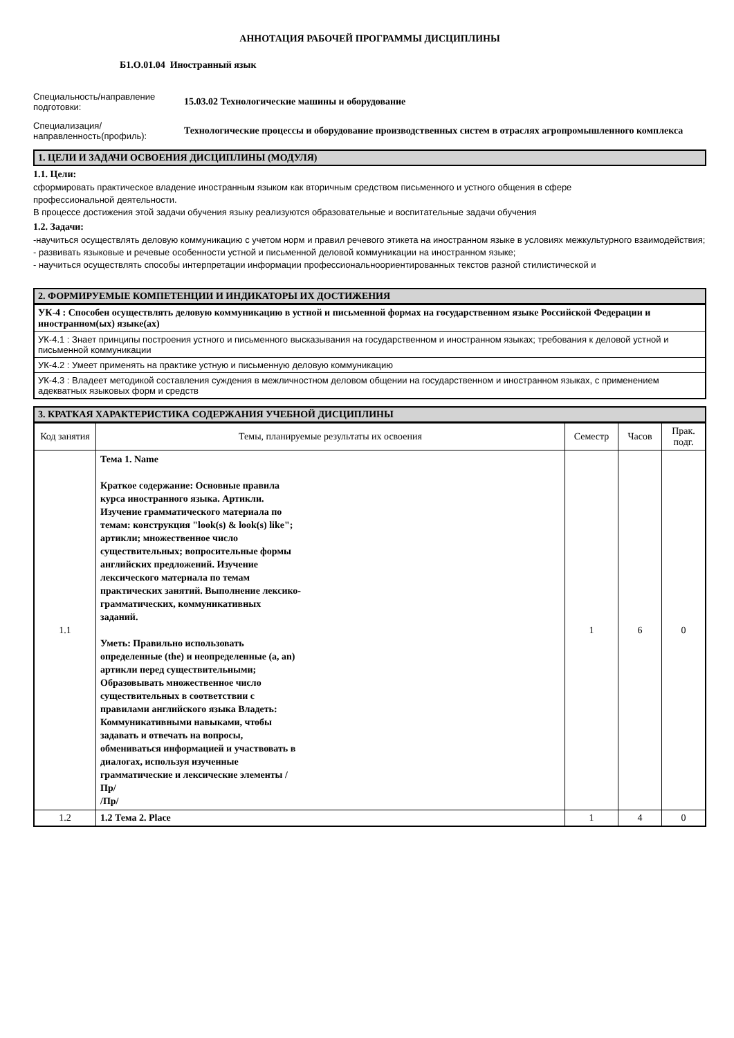АННОТАЦИЯ РАБОЧЕЙ ПРОГРАММЫ ДИСЦИПЛИНЫ
Б1.О.01.04 Иностранный язык
Специальность/направление подготовки:
15.03.02 Технологические машины и оборудование
Специализация/ направленность(профиль):
Технологические процессы и оборудование производственных систем в отраслях агропромышленного комплекса
1. ЦЕЛИ И ЗАДАЧИ ОСВОЕНИЯ ДИСЦИПЛИНЫ (МОДУЛЯ)
1.1. Цели:
сформировать практическое владение иностранным языком как вторичным средством письменного и устного общения в сфере
профессиональной деятельности.
В процессе достижения этой задачи обучения языку реализуются образовательные и воспитательные задачи обучения
1.2. Задачи:
-научиться осуществлять деловую коммуникацию с учетом норм и правил речевого этикета на иностранном языке в условиях межкультурного взаимодействия;
- развивать языковые и речевые особенности устной и письменной деловой коммуникации на иностранном языке;
- научиться осуществлять способы интерпретации информации профессиональноориентированных текстов разной стилистической и
2. ФОРМИРУЕМЫЕ КОМПЕТЕНЦИИ И ИНДИКАТОРЫ ИХ ДОСТИЖЕНИЯ
УК-4 : Способен осуществлять деловую коммуникацию в устной и письменной формах на государственном языке Российской Федерации и иностранном(ых) языке(ах)
УК-4.1 : Знает принципы построения устного и письменного высказывания на государственном и иностранном языках; требования к деловой устной и письменной коммуникации
УК-4.2 : Умеет применять на практике устную и письменную деловую коммуникацию
УК-4.3 : Владеет методикой составления суждения в межличностном деловом общении на государственном и иностранном языках, с применением адекватных языковых форм и средств
3. КРАТКАЯ ХАРАКТЕРИСТИКА СОДЕРЖАНИЯ УЧЕБНОЙ ДИСЦИПЛИНЫ
| Код занятия | Темы, планируемые результаты их освоения | Семестр | Часов | Прак. подг. |
| --- | --- | --- | --- | --- |
| 1.1 | Тема 1. Name Краткое содержание: Основные правила курса иностранного языка. Артикли. Изучение грамматического материала по темам: конструкция "look(s) & look(s) like"; артикли; множественное число существительных; вопросительные формы английских предложений. Изучение лексического материала по темам практических занятий. Выполнение лексико-грамматических, коммуникативных заданий. Уметь: Правильно использовать определенные (the) и неопределенные (a, an) артикли перед существительными; Образовывать множественное число существительных в соответствии с правилами английского языка Владеть: Коммуникативными навыками, чтобы задавать и отвечать на вопросы, обмениваться информацией и участвовать в диалогах, используя изученные грамматические и лексические элементы /Пр/ /Пр/ | 1 | 6 | 0 |
| 1.2 | 1.2 Тема 2. Place | 1 | 4 | 0 |